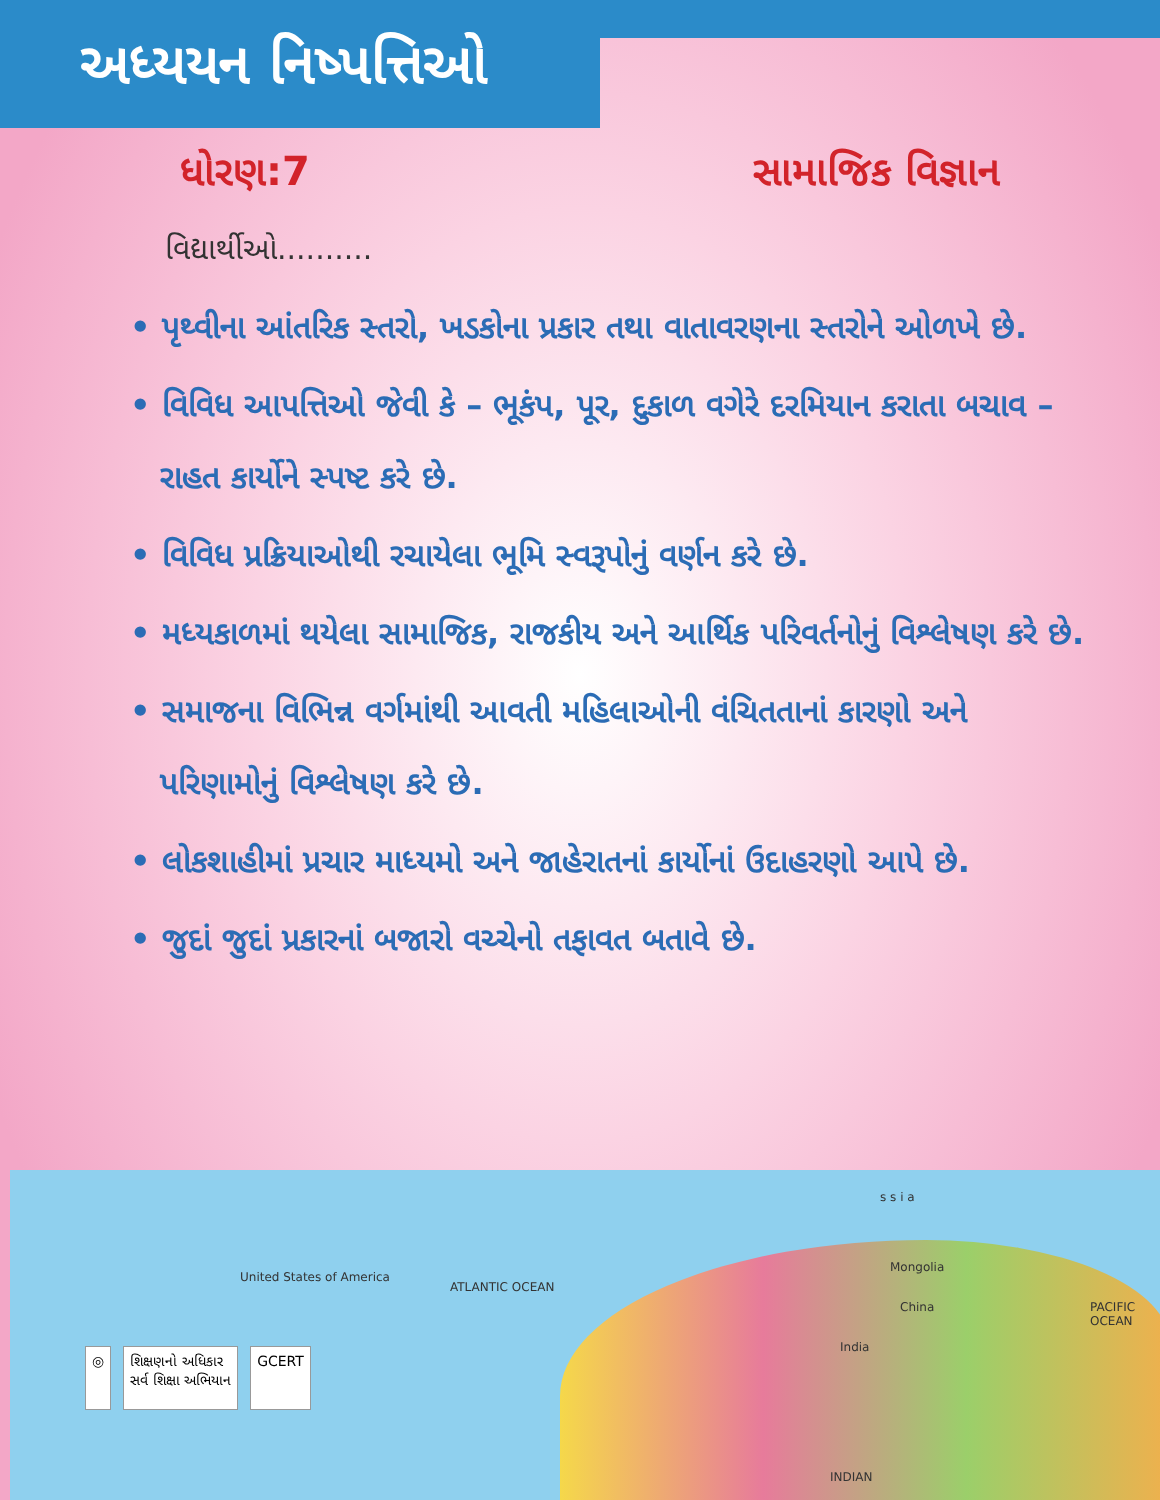અધ્યયન નિષ્પત્તિઓ
ધોરણ:7 સામાજિક વિજ્ઞાન
વિદ્યાર્થીઓ..........
• પૃથ્વીના આંતરિક સ્તરો, ખડકોના પ્રકાર તથા વાતાવરણના સ્તરોને ઓળખે છે.
• વિવિધ આપત્તિઓ જેવી કે – ભૂકંપ, પૂર, દુકાળ વગેરે દરમિયાન કરાતા બચાવ – રાહત કાર્યોને સ્પષ્ટ કરે છે.
• વિવિધ પ્રક્રિયાઓથી રચાયેલા ભૂમિ સ્વરૂપોનું વર્ણન કરે છે.
• મધ્યકાળમાં થયેલા સામાજિક, રાજકીય અને આર્થિક પરિવર્તનોનું વિશ્લેષણ કરે છે.
• સમાજના વિભિન્ન વર્ગમાંથી આવતી મહિલાઓની વંચિતતાનાં કારણો અને પરિણામોનું વિશ્લેષણ કરે છે.
• લોકશાહીમાં પ્રચાર માધ્યમો અને જાહેરાતનાં કાર્યોનાં ઉદાહરણો આપે છે.
• જુદાં જુદાં પ્રકારનાં બજારો વચ્ચેનો તફાવત બતાવે છે.
United States of America
ATLANTIC OCEAN
Mongolia
China
India
PACIFIC OCEAN
INDIAN
s s i a
◎ શિક્ષણનો અધિકાર
સર્વ શિક્ષા અભિયાન
GCERT